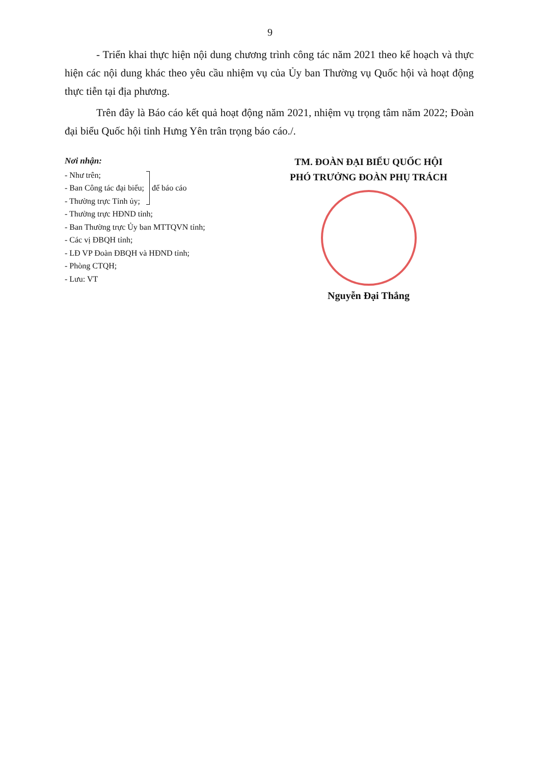9
- Triển khai thực hiện nội dung chương trình công tác năm 2021 theo kế hoạch và thực hiện các nội dung khác theo yêu cầu nhiệm vụ của Ủy ban Thường vụ Quốc hội và hoạt động thực tiễn tại địa phương.
Trên đây là Báo cáo kết quả hoạt động năm 2021, nhiệm vụ trọng tâm năm 2022; Đoàn đại biểu Quốc hội tỉnh Hưng Yên trân trọng báo cáo./.
Nơi nhận:
- Như trên;
- Ban Công tác đại biểu;
- Thường trực Tỉnh ủy;
để báo cáo
- Thường trực HĐND tỉnh;
- Ban Thường trực Ủy ban MTTQVN tỉnh;
- Các vị ĐBQH tỉnh;
- LĐ VP Đoàn ĐBQH và HĐND tỉnh;
- Phòng CTQH;
- Lưu: VT
TM. ĐOÀN ĐẠI BIỂU QUỐC HỘI
PHÓ TRƯỞNG ĐOÀN PHỤ TRÁCH
Nguyễn Đại Thắng